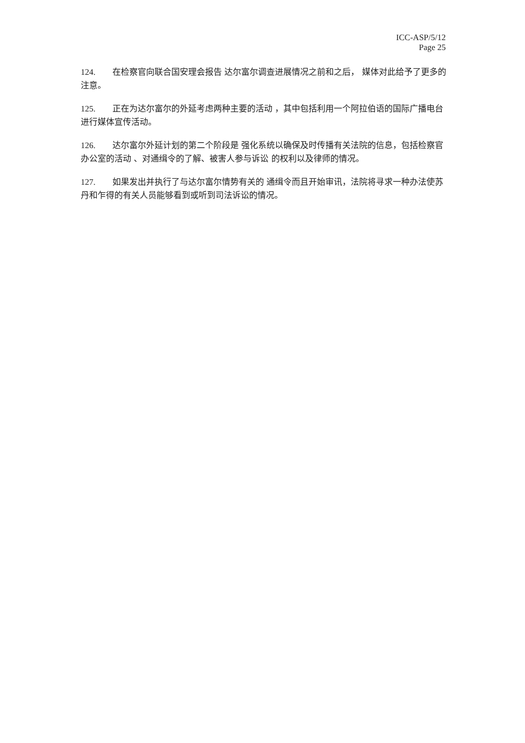ICC-ASP/5/12
Page 25
124. 在检察官向联合国安理会报告 达尔富尔调查进展情况之前和之后， 媒体对此给予了更多的注意。
125. 正在为达尔富尔的外延考虑两种主要的活动 ，其中包括利用一个阿拉伯语的国际广播电台进行媒体宣传活动。
126. 达尔富尔外延计划的第二个阶段是 强化系统以确保及时传播有关法院的信息，包括检察官办公室的活动 、对通缉令的了解、被害人参与诉讼 的权利以及律师的情况。
127. 如果发出并执行了与达尔富尔情势有关的 通缉令而且开始审讯，法院将寻求一种办法使苏丹和乍得的有关人员能够看到或听到司法诉讼的情况。